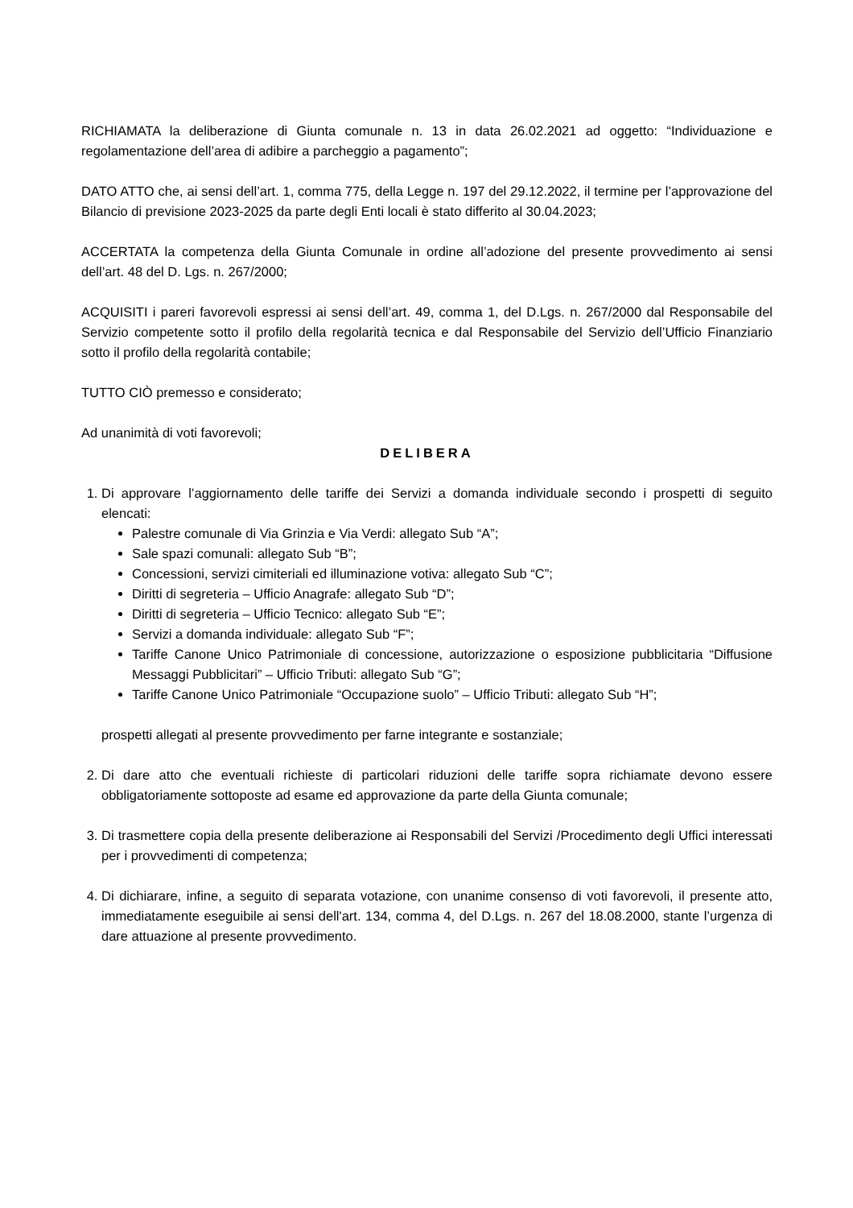RICHIAMATA la deliberazione di Giunta comunale n. 13 in data 26.02.2021 ad oggetto: “Individuazione e regolamentazione dell’area di adibire a parcheggio a pagamento”;
DATO ATTO che, ai sensi dell’art. 1, comma 775, della Legge n. 197 del 29.12.2022, il termine per l’approvazione del Bilancio di previsione 2023-2025 da parte degli Enti locali è stato differito al 30.04.2023;
ACCERTATA la competenza della Giunta Comunale in ordine all’adozione del presente provvedimento ai sensi dell’art. 48 del D. Lgs. n. 267/2000;
ACQUISITI i pareri favorevoli espressi ai sensi dell’art. 49, comma 1, del D.Lgs. n. 267/2000 dal Responsabile del Servizio competente sotto il profilo della regolarità tecnica e dal Responsabile del Servizio dell’Ufficio Finanziario sotto il profilo della regolarità contabile;
TUTTO CIÒ premesso e considerato;
Ad unanimità di voti favorevoli;
DELIBERA
1. Di approvare l’aggiornamento delle tariffe dei Servizi a domanda individuale secondo i prospetti di seguito elencati:
Palestre comunale di Via Grinzia e Via Verdi: allegato Sub “A”;
Sale spazi comunali: allegato Sub “B”;
Concessioni, servizi cimiteriali ed illuminazione votiva: allegato Sub “C”;
Diritti di segreteria – Ufficio Anagrafe: allegato Sub “D”;
Diritti di segreteria – Ufficio Tecnico: allegato Sub “E”;
Servizi a domanda individuale: allegato Sub “F”;
Tariffe Canone Unico Patrimoniale di concessione, autorizzazione o esposizione pubblicitaria “Diffusione Messaggi Pubblicitari” – Ufficio Tributi: allegato Sub “G”;
Tariffe Canone Unico Patrimoniale “Occupazione suolo” – Ufficio Tributi: allegato Sub “H”;
prospetti allegati al presente provvedimento per farne integrante e sostanziale;
2. Di dare atto che eventuali richieste di particolari riduzioni delle tariffe sopra richiamate devono essere obbligatoriamente sottoposte ad esame ed approvazione da parte della Giunta comunale;
3. Di trasmettere copia della presente deliberazione ai Responsabili del Servizi /Procedimento degli Uffici interessati per i provvedimenti di competenza;
4. Di dichiarare, infine, a seguito di separata votazione, con unanime consenso di voti favorevoli, il presente atto, immediatamente eseguibile ai sensi dell'art. 134, comma 4, del D.Lgs. n. 267 del 18.08.2000, stante l’urgenza di dare attuazione al presente provvedimento.